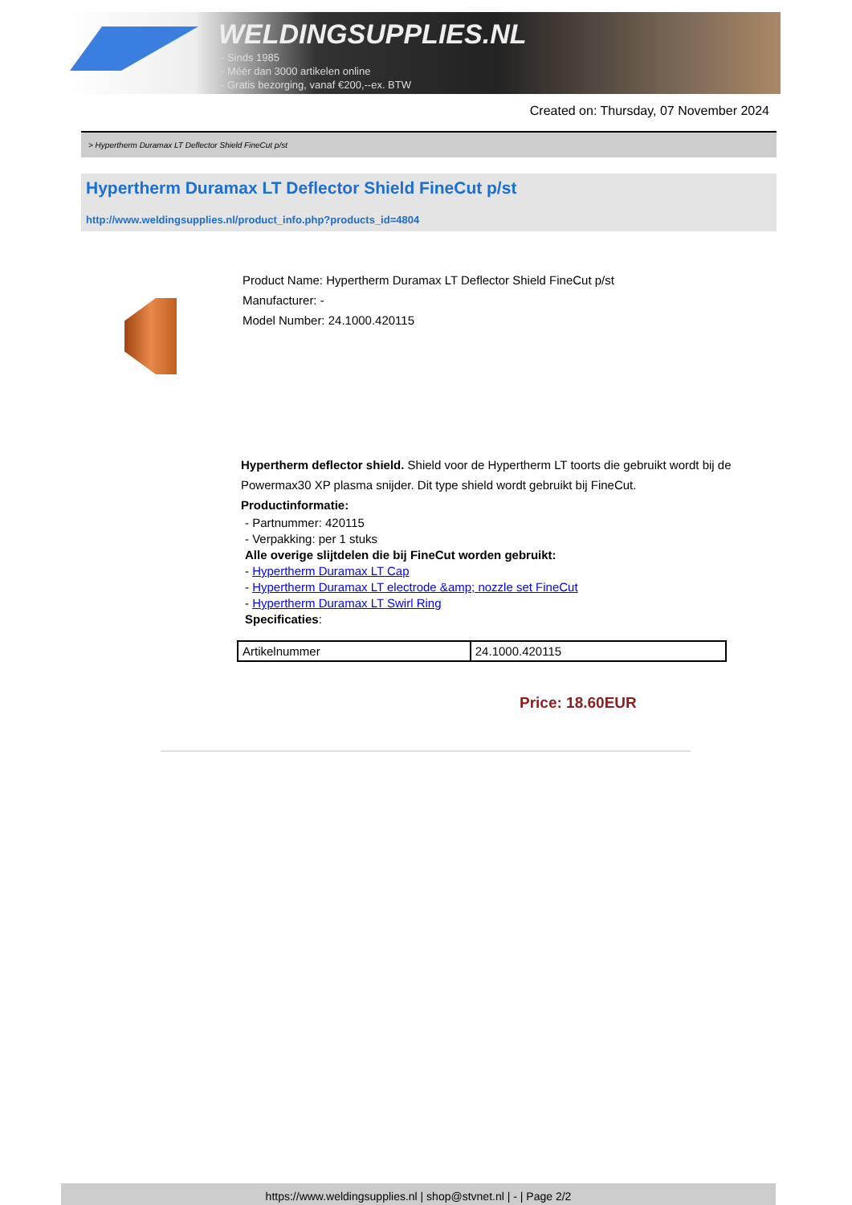WELDINGSUPPLIES.NL
- Sinds 1985
- Méér dan 3000 artikelen online
- Gratis bezorging, vanaf €200,--ex. BTW
Created on: Thursday, 07 November 2024
> Hypertherm Duramax LT Deflector Shield FineCut p/st
Hypertherm Duramax LT Deflector Shield FineCut p/st
http://www.weldingsupplies.nl/product_info.php?products_id=4804
Product Name: Hypertherm Duramax LT Deflector Shield FineCut p/st
Manufacturer: -
Model Number: 24.1000.420115
Hypertherm deflector shield. Shield voor de Hypertherm LT toorts die gebruikt wordt bij de Powermax30 XP plasma snijder. Dit type shield wordt gebruikt bij FineCut.
Productinformatie:
- Partnummer: 420115
- Verpakking: per 1 stuks
Alle overige slijtdelen die bij FineCut worden gebruikt:
- Hypertherm Duramax LT Cap
- Hypertherm Duramax LT electrode &amp; nozzle set FineCut
- Hypertherm Duramax LT Swirl Ring
Specificaties:
| Artikelnummer | 24.1000.420115 |
Price: 18.60EUR
https://www.weldingsupplies.nl | shop@stvnet.nl | - | Page 2/2